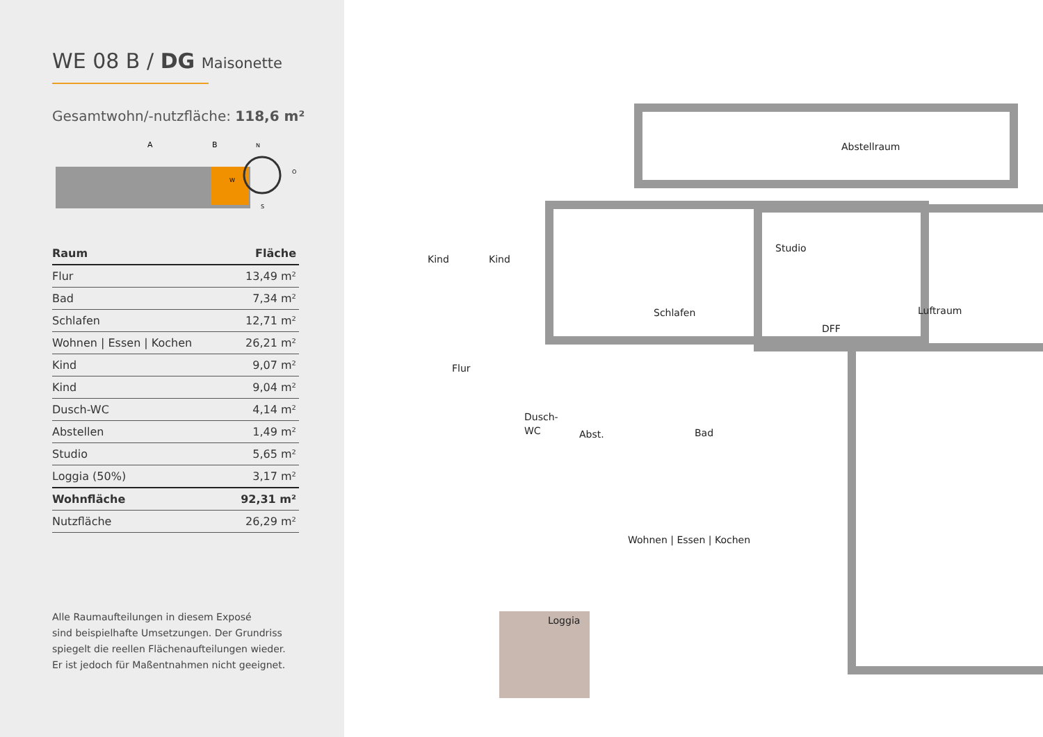WE 08 B / DG Maisonette
Gesamtwohn/-nutzfläche: 118,6 m²
| Raum | Fläche |
| --- | --- |
| Flur | 13,49 m² |
| Bad | 7,34 m² |
| Schlafen | 12,71 m² |
| Wohnen / Essen / Kochen | 26,21 m² |
| Kind | 9,07 m² |
| Kind | 9,04 m² |
| Dusch-WC | 4,14 m² |
| Abstellen | 1,49 m² |
| Studio | 5,65 m² |
| Loggia (50%) | 3,17 m² |
| Wohnfläche | 92,31 m² |
| Nutzfläche | 26,29 m² |
Alle Raumaufteilungen in diesem Exposé
sind beispielhafte Umsetzungen. Der Grundriss
spiegelt die reellen Flächenaufteilungen wieder.
Er ist jedoch für Maßentnahmen nicht geeignet.
A
B
N
W
O
S
Abstellraum
Studio
Luftraum
Kind
Kind
Schlafen
Flur
Dusch-
WC
Abst.
Bad
Wohnen | Essen | Kochen
Loggia
DFF